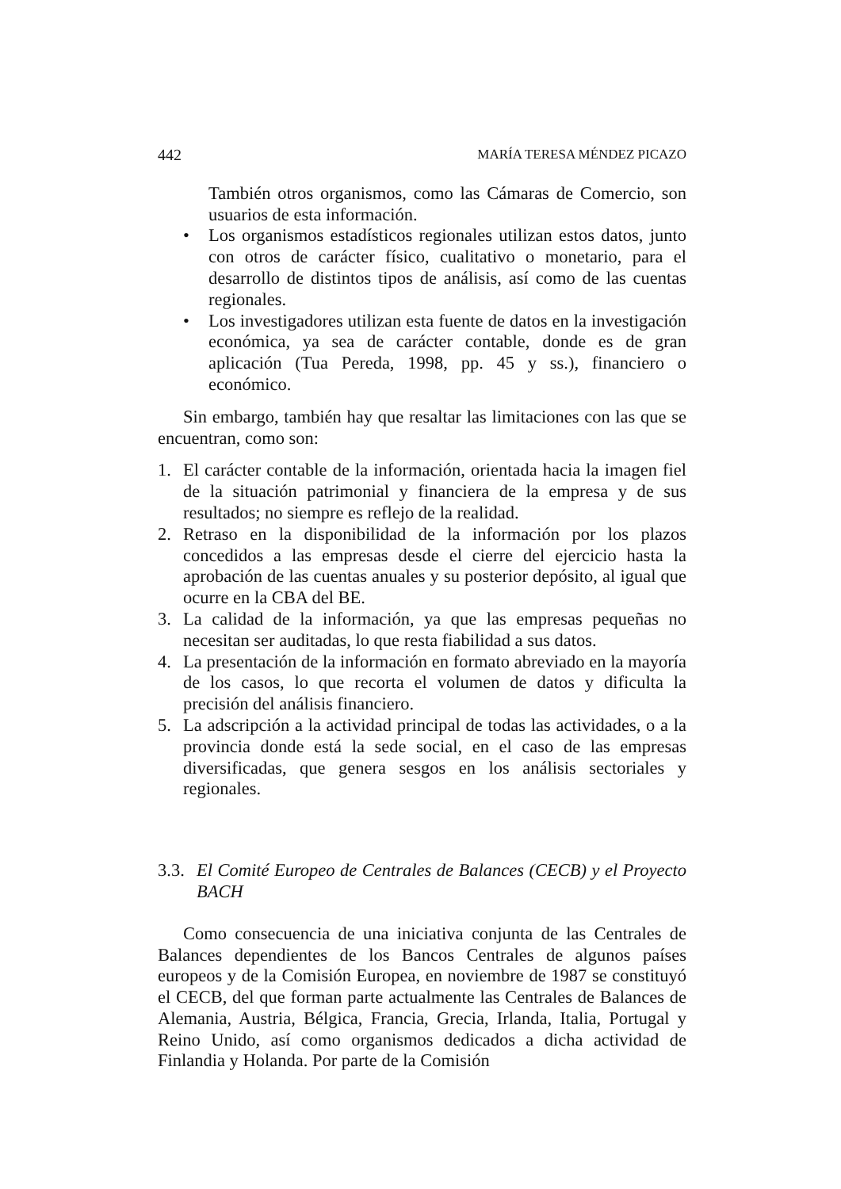442 MARÍA TERESA MÉNDEZ PICAZO
También otros organismos, como las Cámaras de Comercio, son usuarios de esta información.
• Los organismos estadísticos regionales utilizan estos datos, junto con otros de carácter físico, cualitativo o monetario, para el desarrollo de distintos tipos de análisis, así como de las cuentas regionales.
• Los investigadores utilizan esta fuente de datos en la investigación económica, ya sea de carácter contable, donde es de gran aplicación (Tua Pereda, 1998, pp. 45 y ss.), financiero o económico.
Sin embargo, también hay que resaltar las limitaciones con las que se encuentran, como son:
1. El carácter contable de la información, orientada hacia la imagen fiel de la situación patrimonial y financiera de la empresa y de sus resultados; no siempre es reflejo de la realidad.
2. Retraso en la disponibilidad de la información por los plazos concedidos a las empresas desde el cierre del ejercicio hasta la aprobación de las cuentas anuales y su posterior depósito, al igual que ocurre en la CBA del BE.
3. La calidad de la información, ya que las empresas pequeñas no necesitan ser auditadas, lo que resta fiabilidad a sus datos.
4. La presentación de la información en formato abreviado en la mayoría de los casos, lo que recorta el volumen de datos y dificulta la precisión del análisis financiero.
5. La adscripción a la actividad principal de todas las actividades, o a la provincia donde está la sede social, en el caso de las empresas diversificadas, que genera sesgos en los análisis sectoriales y regionales.
3.3. El Comité Europeo de Centrales de Balances (CECB) y el Proyecto BACH
Como consecuencia de una iniciativa conjunta de las Centrales de Balances dependientes de los Bancos Centrales de algunos países europeos y de la Comisión Europea, en noviembre de 1987 se constituyó el CECB, del que forman parte actualmente las Centrales de Balances de Alemania, Austria, Bélgica, Francia, Grecia, Irlanda, Italia, Portugal y Reino Unido, así como organismos dedicados a dicha actividad de Finlandia y Holanda. Por parte de la Comisión